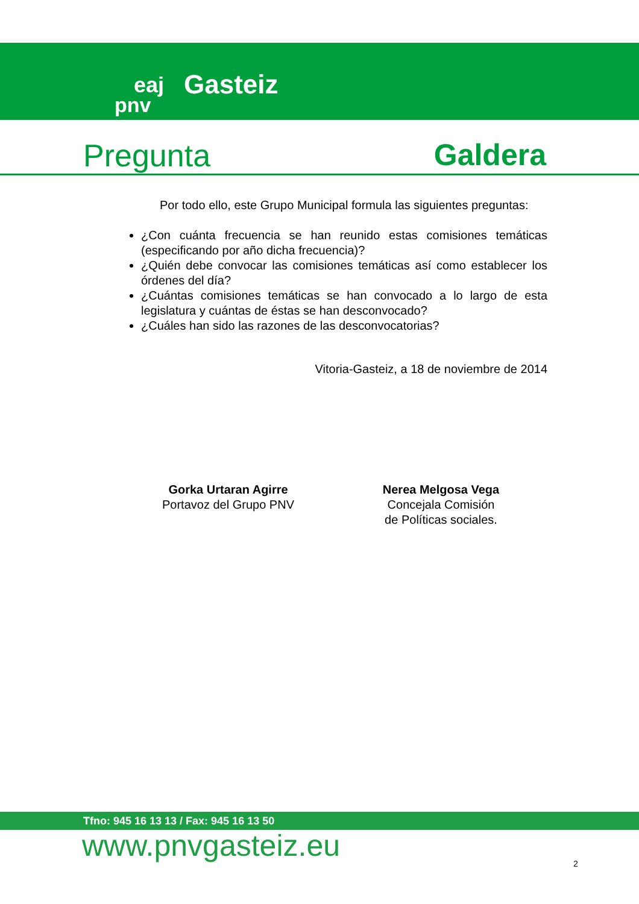eaj
pnv
Gasteiz
Pregunta Galdera
Por todo ello, este Grupo Municipal formula las siguientes preguntas:
¿Con cuánta frecuencia se han reunido estas comisiones temáticas (especificando por año dicha frecuencia)?
¿Quién debe convocar las comisiones temáticas así como establecer los órdenes del día?
¿Cuántas comisiones temáticas se han convocado a lo largo de esta legislatura y cuántas de éstas se han desconvocado?
¿Cuáles han sido las razones de las desconvocatorias?
Vitoria-Gasteiz, a 18 de noviembre de 2014
Gorka Urtaran Agirre
Portavoz del Grupo PNV
Nerea Melgosa Vega
Concejala Comisión
de Políticas sociales.
Tfno: 945 16 13 13 / Fax: 945 16 13 50
www.pnvgasteiz.eu 2